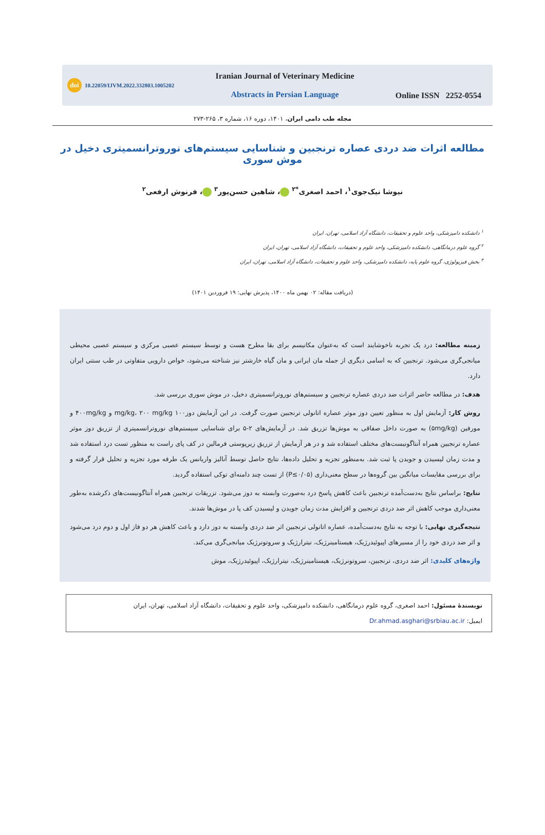doi 10.22059/IJVM.2022.332803.1005202
Iranian Journal of Veterinary Medicine
Abstracts in Persian Language
Online ISSN 2252-0554
مجله طب دامی ایران، ۱۴۰۱، دوره ۱۶، شماره ۳، ۲۶۵-۲۷۳
مطالعه اثرات ضد دردی عصاره ترنجبین و شناسایی سیستم‌های نوروترانسمیتری دخیل در موش سوری
نیوشا نیک‌جوی<sup>۱</sup>، احمد اصغری<sup>*۲</sup> ، شاهین حسن‌پور<sup>۳</sup> ، فرنوش ارفعی<sup>۲</sup>
<sup>۱</sup> دانشکده دامپزشکی، واحد علوم و تحقیقات، دانشگاه آزاد اسلامی، تهران، ایران
<sup>۲</sup> گروه علوم درمانگاهی، دانشکده دامپزشکی، واحد علوم و تحقیقات، دانشگاه آزاد اسلامی، تهران، ایران
<sup>۳</sup> بخش فیزیولوژی، گروه علوم پایه، دانشکده دامپزشکی، واحد علوم و تحقیقات، دانشگاه آزاد اسلامی، تهران، ایران
(دریافت مقاله: ۰۲ بهمن ماه ۱۴۰۰، پذیرش نهایی: ۱۹ فروردین ۱۴۰۱)
زمینه مطالعه: درد یک تجربه ناخوشایند است که به‌عنوان مکانیسم برای بقا مطرح هست و توسط سیستم عصبی مرکزی و سیستم عصبی محیطی میانجی‌گری می‌شود. ترنجبین که به اسامی دیگری از جمله مان ایرانی و مان گیاه خارشتر نیز شناخته می‌شود، خواص دارویی متفاوتی در طب سنتی ایران دارد.
هدف: در مطالعه حاضر اثرات ضد دردی عصاره ترنجبین و سیستم‌های نوروترانسمیتری دخیل، در موش سوری بررسی شد.
روش کار: آزمایش اول به منظور تعیین دوز موثر عصاره اتانولی ترنجبین صورت گرفت. در این آزمایش دوز۱۰۰ mg/kg، ۲۰۰ mg/kg و ۴۰۰mg/kg و مورفین (۵mg/kg) به صورت داخل صفاقی به موش‌ها تزریق شد. در آزمایش‌های ۲-۵ برای شناسایی سیستم‌های نوروترانسمیتری از تزریق دوز موثر عصاره ترنجبین همراه آنتاگونیست‌های مختلف استفاده شد و در هر آزمایش از تزریق زیرپوستی فرمالین در کف پای راست به منظور تست درد استفاده شد و مدت زمان لیسیدن و جویدن پا ثبت شد. به‌منظور تجزیه و تحلیل داده‌ها، نتایج حاصل توسط آنالیز واریانس یک طرفه مورد تجزیه و تحلیل قرار گرفته و برای بررسی مقایسات میانگین بین گروه‌ها در سطح معنی‌داری (P≤۰/۰۵) از تست چند دامنه‌ای توکی استفاده گردید.
نتایج: براساس نتایج به‌دست‌آمده ترنجبین باعث کاهش پاسخ درد به‌صورت وابسته به دوز می‌شود. تزریقات ترنجبین همراه آنتاگونیست‌های ذکرشده به‌طور معنی‌داری موجب کاهش اثر ضد دردی ترنجبین و افزایش مدت زمان جویدن و لیسیدن کف پا در موش‌ها شدند.
نتیجه‌گیری نهایی: با توجه به نتایج به‌دست‌آمده، عصاره اتانولی ترنجبین اثر ضد دردی وابسته به دوز دارد و باعث کاهش هر دو فاز اول و دوم درد می‌شود و اثر ضد دردی خود را از مسیرهای اپیوئیدرژیک، هیستامینرژیک، نیترارژیک و سروتونرژیک میانجی‌گری می‌کند.
واژه‌های کلیدی: اثر ضد دردی، ترنجبین، سروتونرژیک، هیستامینرژیک، نیترارژیک، اپیوئیدرژیک، موش
نویسندۀ مسئول: احمد اصغری، گروه علوم درمانگاهی، دانشکده دامپزشکی، واحد علوم و تحقیقات، دانشگاه آزاد اسلامی، تهران، ایران
ایمیل: Dr.ahmad.asghari@srbiau.ac.ir